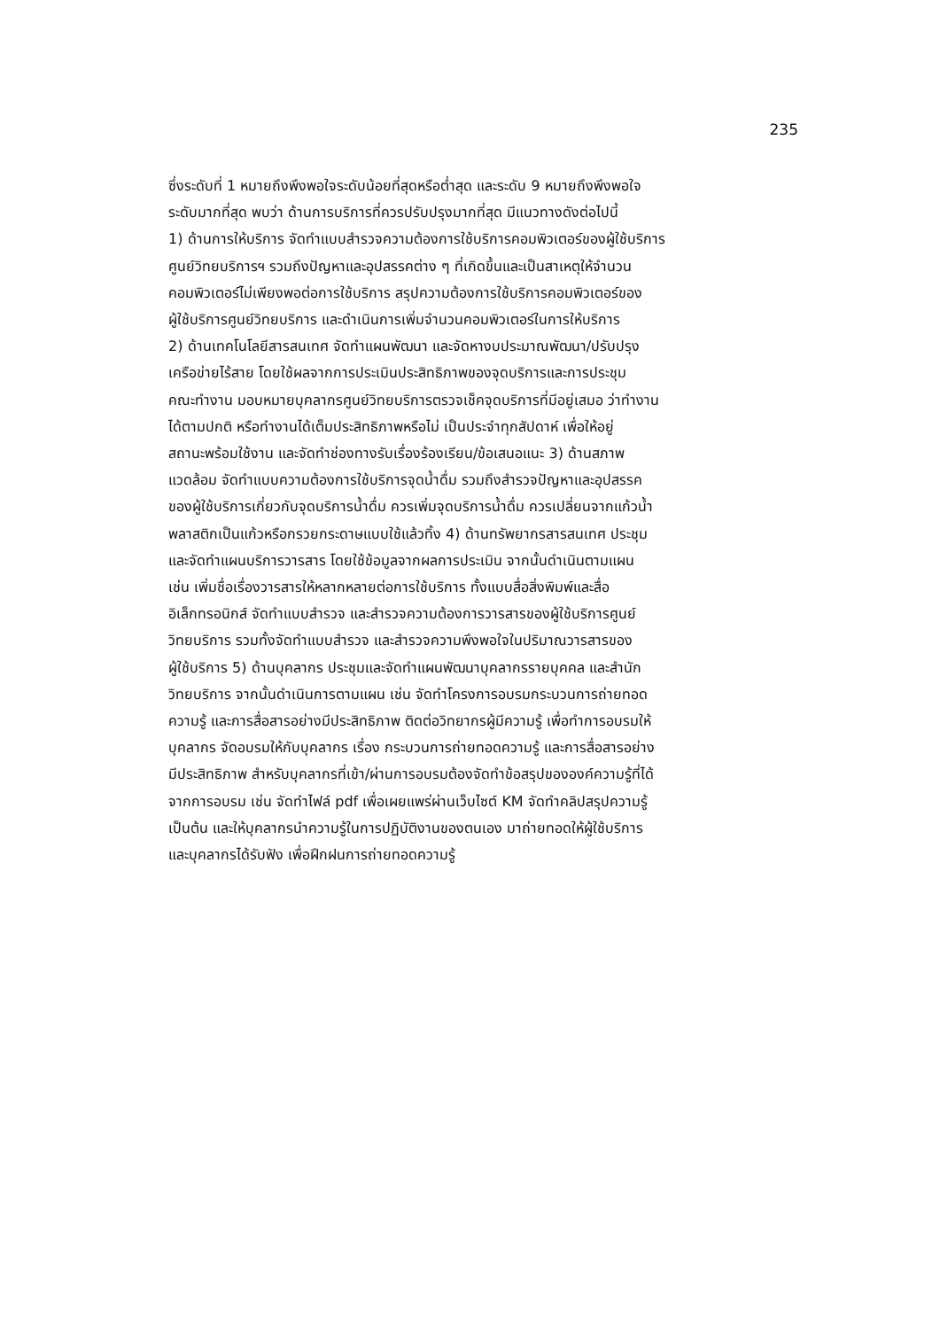235
ซึ่งระดับที่ 1 หมายถึงพึงพอใจระดับน้อยที่สุดหรือต่ำสุด และระดับ 9 หมายถึงพึงพอใจ
ระดับมากที่สุด พบว่า ด้านการบริการที่ควรปรับปรุงมากที่สุด มีแนวทางดังต่อไปนี้
1) ด้านการให้บริการ จัดทำแบบสำรวจความต้องการใช้บริการคอมพิวเตอร์ของผู้ใช้บริการ
ศูนย์วิทยบริการฯ รวมถึงปัญหาและอุปสรรคต่าง ๆ ที่เกิดขึ้นและเป็นสาเหตุให้จำนวน
คอมพิวเตอร์ไม่เพียงพอต่อการใช้บริการ สรุปความต้องการใช้บริการคอมพิวเตอร์ของ
ผู้ใช้บริการศูนย์วิทยบริการ และดำเนินการเพิ่มจำนวนคอมพิวเตอร์ในการให้บริการ
2) ด้านเทคโนโลยีสารสนเทศ จัดทำแผนพัฒนา และจัดหางบประมาณพัฒนา/ปรับปรุง
เครือข่ายไร้สาย โดยใช้ผลจากการประเมินประสิทธิภาพของจุดบริการและการประชุม
คณะทำงาน มอบหมายบุคลากรศูนย์วิทยบริการตรวจเช็คจุดบริการที่มีอยู่เสมอ ว่าทำงาน
ได้ตามปกติ หรือทำงานได้เต็มประสิทธิภาพหรือไม่ เป็นประจำทุกสัปดาห์ เพื่อให้อยู่
สถานะพร้อมใช้งาน และจัดทำช่องทางรับเรื่องร้องเรียน/ข้อเสนอแนะ 3) ด้านสภาพ
แวดล้อม จัดทำแบบความต้องการใช้บริการจุดน้ำดื่ม รวมถึงสำรวจปัญหาและอุปสรรค
ของผู้ใช้บริการเกี่ยวกับจุดบริการน้ำดื่ม ควรเพิ่มจุดบริการน้ำดื่ม ควรเปลี่ยนจากแก้วน้ำ
พลาสติกเป็นแก้วหรือกรวยกระดาษแบบใช้แล้วทิ้ง 4) ด้านทรัพยากรสารสนเทศ ประชุม
และจัดทำแผนบริการวารสาร โดยใช้ข้อมูลจากผลการประเมิน จากนั้นดำเนินตามแผน
เช่น เพิ่มชื่อเรื่องวารสารให้หลากหลายต่อการใช้บริการ ทั้งแบบสื่อสิ่งพิมพ์และสื่อ
อิเล็กทรอนิกส์ จัดทำแบบสำรวจ และสำรวจความต้องการวารสารของผู้ใช้บริการศูนย์
วิทยบริการ รวมทั้งจัดทำแบบสำรวจ และสำรวจความพึงพอใจในปริมาณวารสารของ
ผู้ใช้บริการ 5) ด้านบุคลากร ประชุมและจัดทำแผนพัฒนาบุคลากรรายบุคคล และสำนัก
วิทยบริการ จากนั้นดำเนินการตามแผน เช่น จัดทำโครงการอบรมกระบวนการถ่ายทอด
ความรู้ และการสื่อสารอย่างมีประสิทธิภาพ ติดต่อวิทยากรผู้มีความรู้ เพื่อทำการอบรมให้
บุคลากร จัดอบรมให้กับบุคลากร เรื่อง กระบวนการถ่ายทอดความรู้ และการสื่อสารอย่าง
มีประสิทธิภาพ สำหรับบุคลากรที่เข้า/ผ่านการอบรมต้องจัดทำข้อสรุปขององค์ความรู้ที่ได้
จากการอบรม เช่น จัดทำไฟล์ pdf เพื่อเผยแพร่ผ่านเว็บไซต์ KM จัดทำคลิปสรุปความรู้
เป็นต้น และให้บุคลากรนำความรู้ในการปฏิบัติงานของตนเอง มาถ่ายทอดให้ผู้ใช้บริการ
และบุคลากรได้รับฟัง เพื่อฝึกฝนการถ่ายทอดความรู้